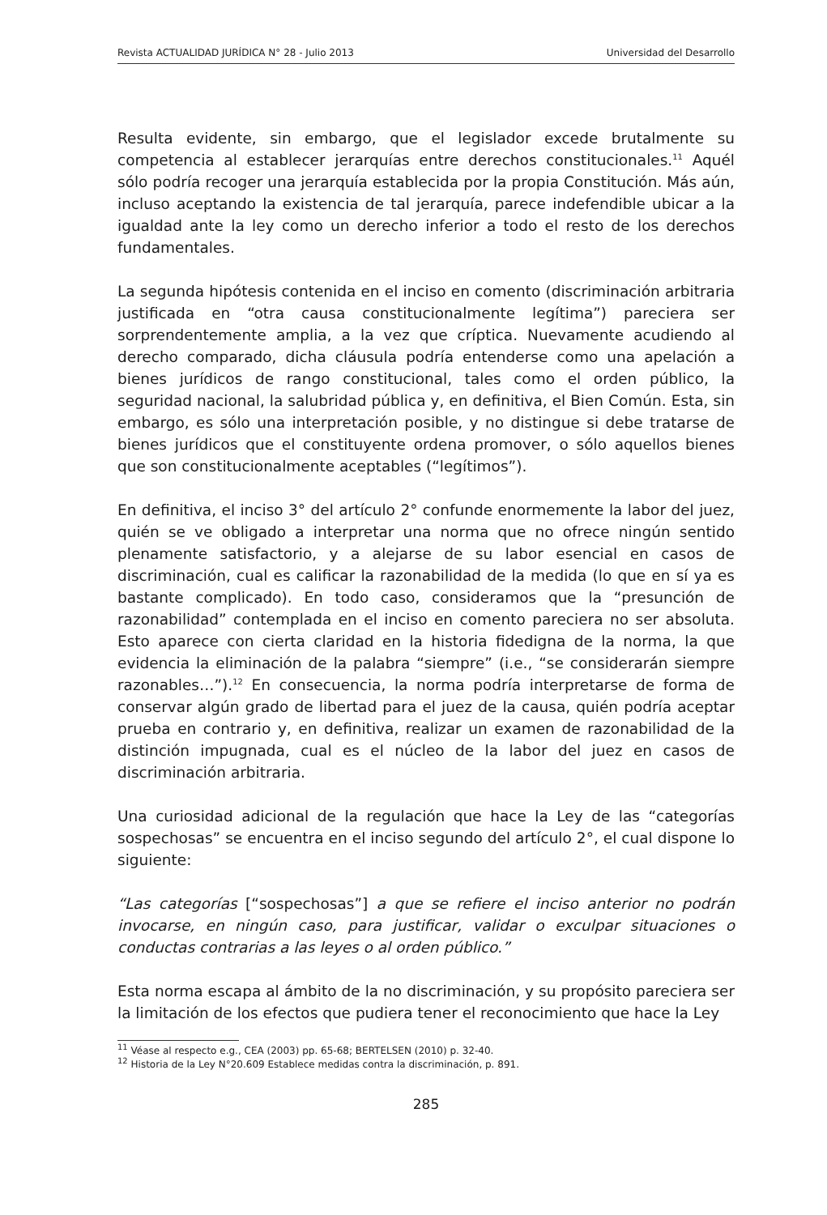Revista ACTUALIDAD JURÍDICA N° 28 - Julio 2013 Universidad del Desarrollo
Resulta evidente, sin embargo, que el legislador excede brutalmente su competencia al establecer jerarquías entre derechos constitucionales.<sup>11</sup> Aquél sólo podría recoger una jerarquía establecida por la propia Constitución. Más aún, incluso aceptando la existencia de tal jerarquía, parece indefendible ubicar a la igualdad ante la ley como un derecho inferior a todo el resto de los derechos fundamentales.
La segunda hipótesis contenida en el inciso en comento (discriminación arbitraria justificada en “otra causa constitucionalmente legítima”) pareciera ser sorprendentemente amplia, a la vez que críptica. Nuevamente acudiendo al derecho comparado, dicha cláusula podría entenderse como una apelación a bienes jurídicos de rango constitucional, tales como el orden público, la seguridad nacional, la salubridad pública y, en definitiva, el Bien Común. Esta, sin embargo, es sólo una interpretación posible, y no distingue si debe tratarse de bienes jurídicos que el constituyente ordena promover, o sólo aquellos bienes que son constitucionalmente aceptables (“legítimos”).
En definitiva, el inciso 3° del artículo 2° confunde enormemente la labor del juez, quién se ve obligado a interpretar una norma que no ofrece ningún sentido plenamente satisfactorio, y a alejarse de su labor esencial en casos de discriminación, cual es calificar la razonabilidad de la medida (lo que en sí ya es bastante complicado). En todo caso, consideramos que la “presunción de razonabilidad” contemplada en el inciso en comento pareciera no ser absoluta. Esto aparece con cierta claridad en la historia fidedigna de la norma, la que evidencia la eliminación de la palabra “siempre” (i.e., “se considerarán siempre razonables…”).<sup>12</sup> En consecuencia, la norma podría interpretarse de forma de conservar algún grado de libertad para el juez de la causa, quién podría aceptar prueba en contrario y, en definitiva, realizar un examen de razonabilidad de la distinción impugnada, cual es el núcleo de la labor del juez en casos de discriminación arbitraria.
Una curiosidad adicional de la regulación que hace la Ley de las “categorías sospechosas” se encuentra en el inciso segundo del artículo 2°, el cual dispone lo siguiente:
“Las categorías [“sospechosas”] a que se refiere el inciso anterior no podrán invocarse, en ningún caso, para justificar, validar o exculpar situaciones o conductas contrarias a las leyes o al orden público.”
Esta norma escapa al ámbito de la no discriminación, y su propósito pareciera ser la limitación de los efectos que pudiera tener el reconocimiento que hace la Ley
<sup>11</sup> Véase al respecto e.g., CEA (2003) pp. 65-68; BERTELSEN (2010) p. 32-40.
<sup>12</sup> Historia de la Ley N°20.609 Establece medidas contra la discriminación, p. 891.
285